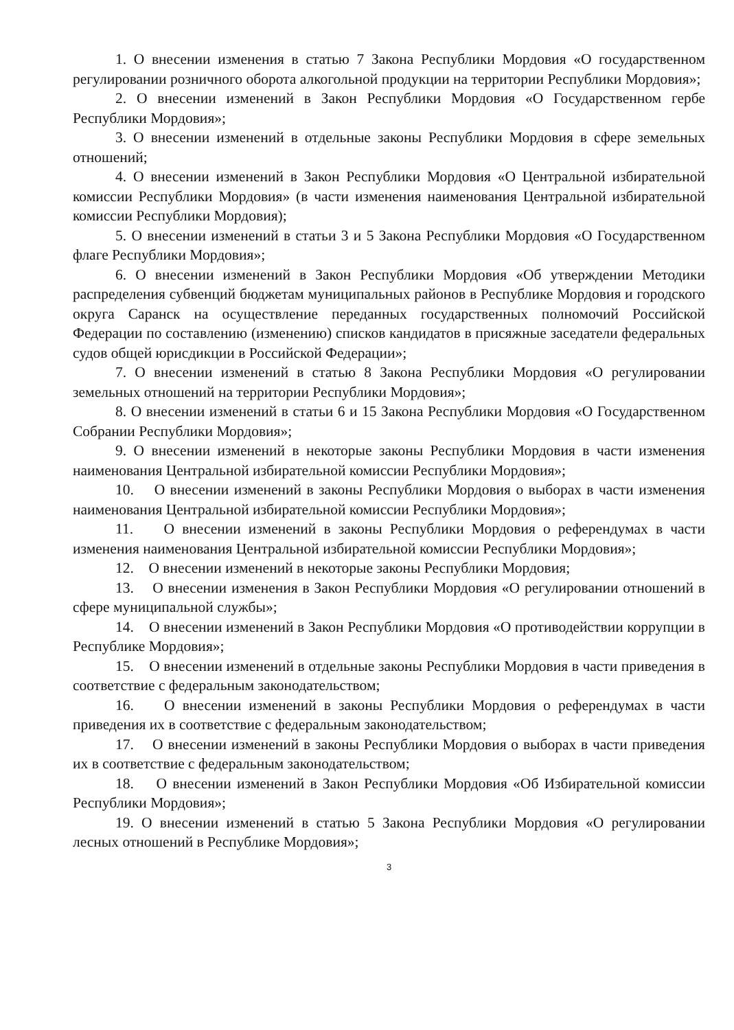1. О внесении изменения в статью 7 Закона Республики Мордовия «О государственном регулировании розничного оборота алкогольной продукции на территории Республики Мордовия»;
2. О внесении изменений в Закон Республики Мордовия «О Государственном гербе Республики Мордовия»;
3. О внесении изменений в отдельные законы Республики Мордовия в сфере земельных отношений;
4. О внесении изменений в Закон Республики Мордовия «О Центральной избирательной комиссии Республики Мордовия» (в части изменения наименования Центральной избирательной комиссии Республики Мордовия);
5. О внесении изменений в статьи 3 и 5 Закона Республики Мордовия «О Государственном флаге Республики Мордовия»;
6. О внесении изменений в Закон Республики Мордовия «Об утверждении Методики распределения субвенций бюджетам муниципальных районов в Республике Мордовия и городского округа Саранск на осуществление переданных государственных полномочий Российской Федерации по составлению (изменению) списков кандидатов в присяжные заседатели федеральных судов общей юрисдикции в Российской Федерации»;
7. О внесении изменений в статью 8 Закона Республики Мордовия «О регулировании земельных отношений на территории Республики Мордовия»;
8. О внесении изменений в статьи 6 и 15 Закона Республики Мордовия «О Государственном Собрании Республики Мордовия»;
9. О внесении изменений в некоторые законы Республики Мордовия в части изменения наименования Центральной избирательной комиссии Республики Мордовия»;
10. О внесении изменений в законы Республики Мордовия о выборах в части изменения наименования Центральной избирательной комиссии Республики Мордовия»;
11. О внесении изменений в законы Республики Мордовия о референдумах в части изменения наименования Центральной избирательной комиссии Республики Мордовия»;
12. О внесении изменений в некоторые законы Республики Мордовия;
13. О внесении изменения в Закон Республики Мордовия «О регулировании отношений в сфере муниципальной службы»;
14. О внесении изменений в Закон Республики Мордовия «О противодействии коррупции в Республике Мордовия»;
15. О внесении изменений в отдельные законы Республики Мордовия в части приведения в соответствие с федеральным законодательством;
16. О внесении изменений в законы Республики Мордовия о референдумах в части приведения их в соответствие с федеральным законодательством;
17. О внесении изменений в законы Республики Мордовия о выборах в части приведения их в соответствие с федеральным законодательством;
18. О внесении изменений в Закон Республики Мордовия «Об Избирательной комиссии Республики Мордовия»;
19. О внесении изменений в статью 5 Закона Республики Мордовия «О регулировании лесных отношений в Республике Мордовия»;
3